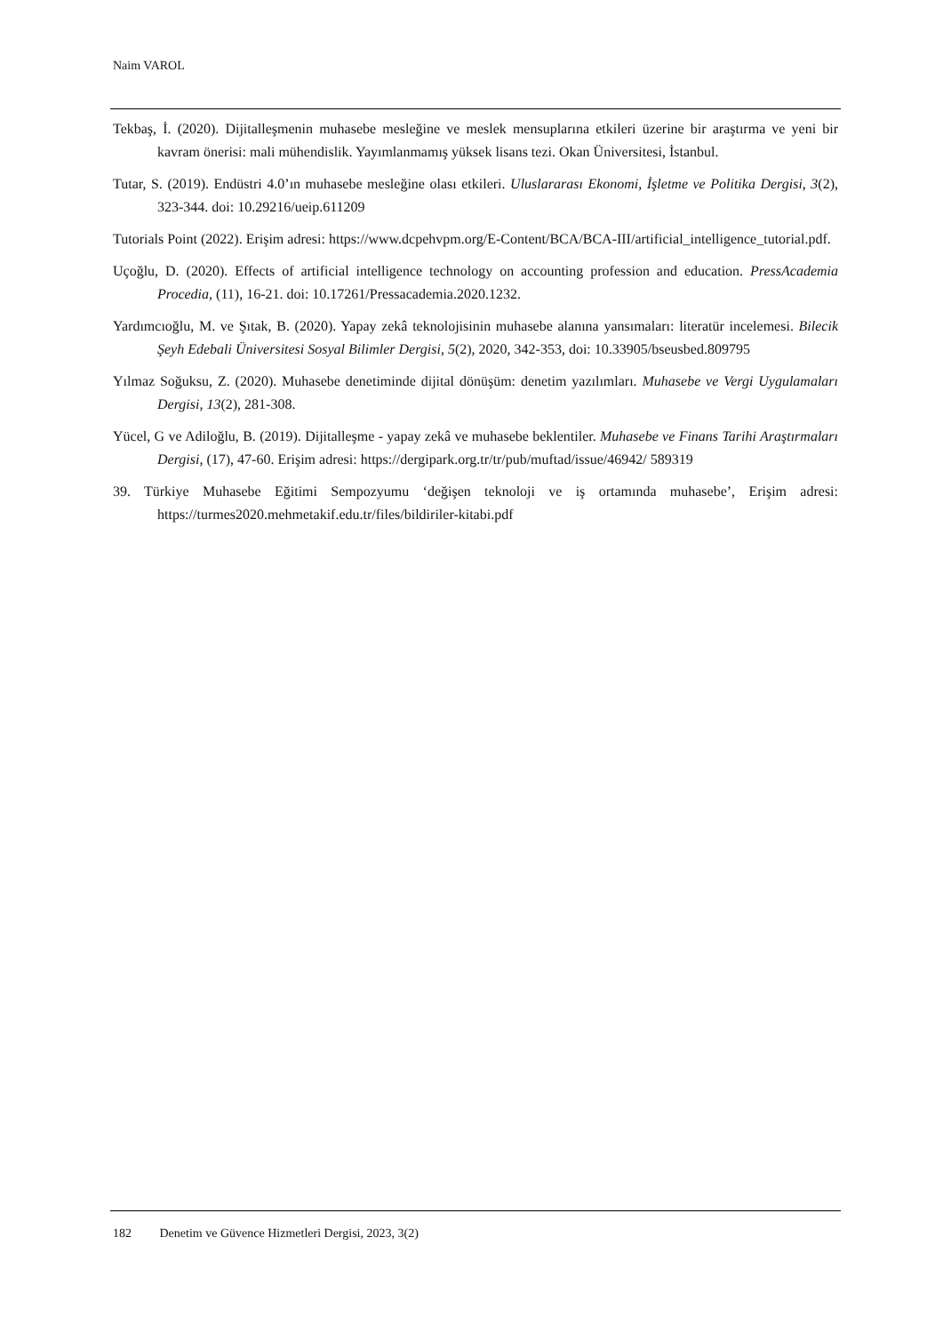Naim VAROL
Tekbaş, İ. (2020). Dijitalleşmenin muhasebe mesleğine ve meslek mensuplarına etkileri üzerine bir araştırma ve yeni bir kavram önerisi: mali mühendislik. Yayımlanmamış yüksek lisans tezi. Okan Üniversitesi, İstanbul.
Tutar, S. (2019). Endüstri 4.0’ın muhasebe mesleğine olası etkileri. Uluslararası Ekonomi, İşletme ve Politika Dergisi, 3(2), 323-344. doi: 10.29216/ueip.611209
Tutorials Point (2022). Erişim adresi: https://www.dcpehvpm.org/E-Content/BCA/BCA-III/artificial_intelligence_tutorial.pdf.
Uçoğlu, D. (2020). Effects of artificial intelligence technology on accounting profession and education. PressAcademia Procedia, (11), 16-21. doi: 10.17261/Pressacademia.2020.1232.
Yardımcıoğlu, M. ve Şıtak, B. (2020). Yapay zekâ teknolojisinin muhasebe alanına yansımaları: literatür incelemesi. Bilecik Şeyh Edebali Üniversitesi Sosyal Bilimler Dergisi, 5(2), 2020, 342-353, doi: 10.33905/bseusbed.809795
Yılmaz Soğuksu, Z. (2020). Muhasebe denetiminde dijital dönüşüm: denetim yazılımları. Muhasebe ve Vergi Uygulamaları Dergisi, 13(2), 281-308.
Yücel, G ve Adiloğlu, B. (2019). Dijitalleşme - yapay zekâ ve muhasebe beklentiler. Muhasebe ve Finans Tarihi Araştırmaları Dergisi, (17), 47-60. Erişim adresi: https://dergipark.org.tr/tr/pub/muftad/issue/46942/ 589319
39. Türkiye Muhasebe Eğitimi Sempozyumu ‘değişen teknoloji ve iş ortamında muhasebe’, Erişim adresi: https://turmes2020.mehmetakif.edu.tr/files/bildiriler-kitabi.pdf
182 Denetim ve Güvence Hizmetleri Dergisi, 2023, 3(2)